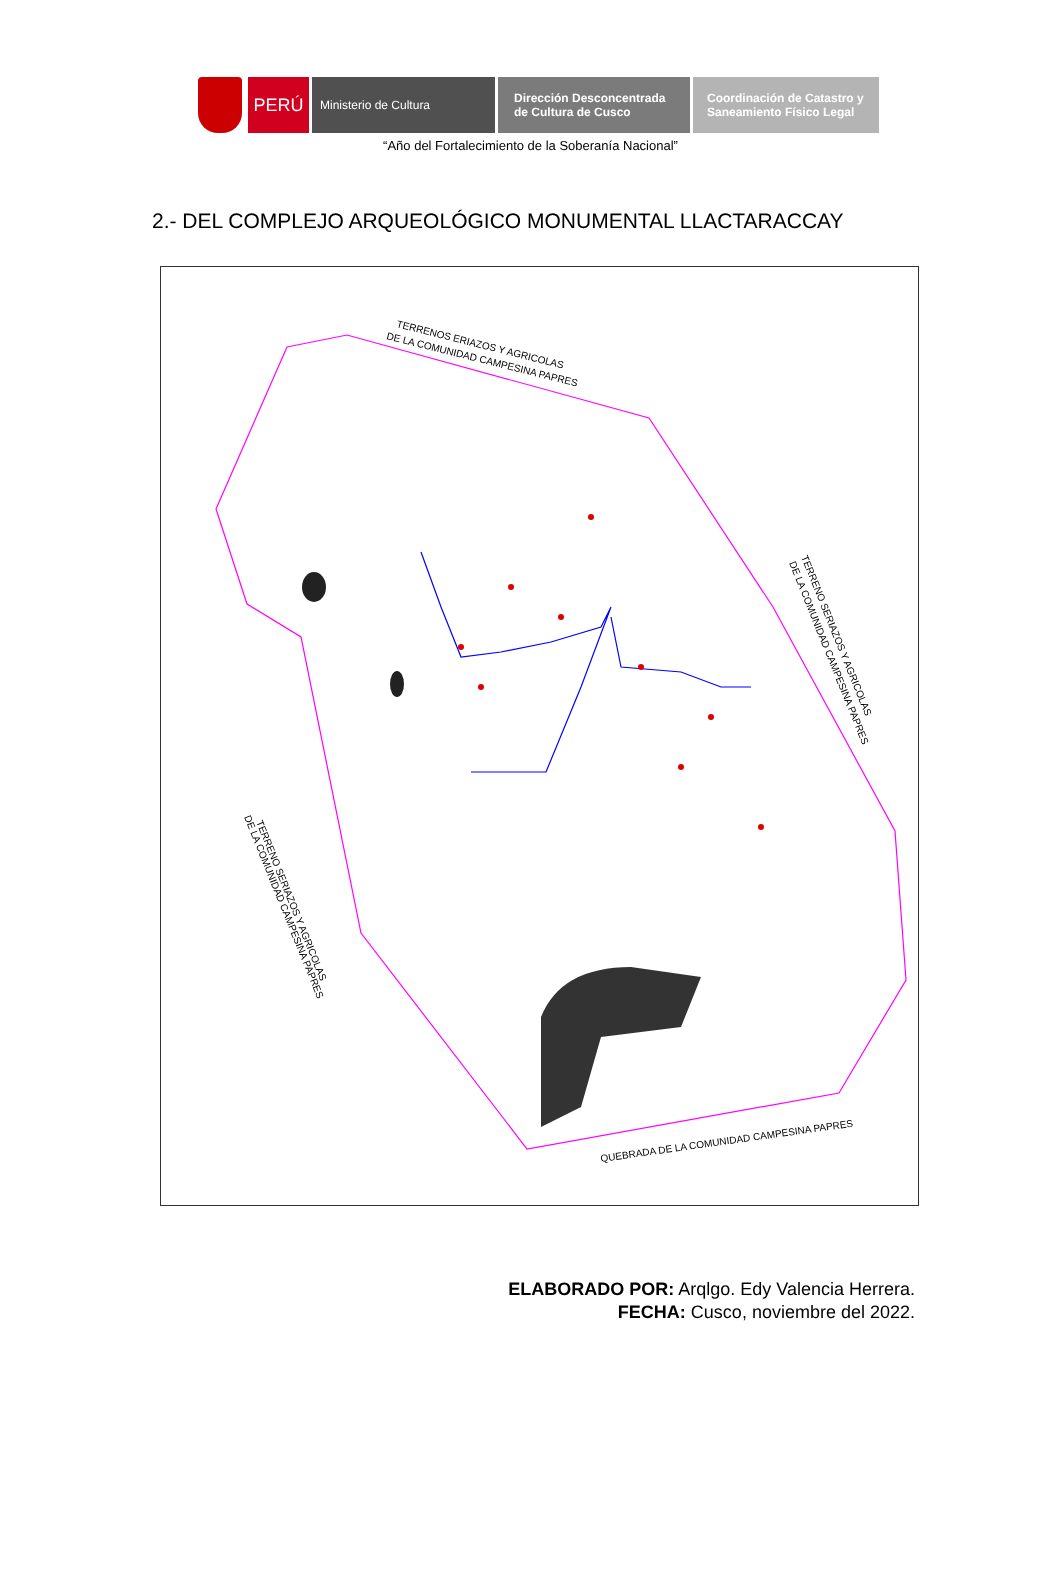PERÚ
Ministerio de Cultura Dirección Desconcentrada
de Cultura de Cusco
Coordinación de Catastro y
Saneamiento Físico Legal
“Año del Fortalecimiento de la Soberanía Nacional”
2.- DEL COMPLEJO ARQUEOLÓGICO MONUMENTAL LLACTARACCAY
TERRENOS ERIAZOS Y AGRICOLAS
DE LA COMUNIDAD CAMPESINA PAPRES
TERRENO SERIAZOS Y AGRICOLAS
DE LA COMUNIDAD CAMPESINA PAPRES
TERRENO SERIAZOS Y AGRICOLAS
DE LA COMUNIDAD CAMPESINA PAPRES
QUEBRADA DE LA COMUNIDAD CAMPESINA PAPRES
ELABORADO POR: Arqlgo. Edy Valencia Herrera.
FECHA: Cusco, noviembre del 2022.